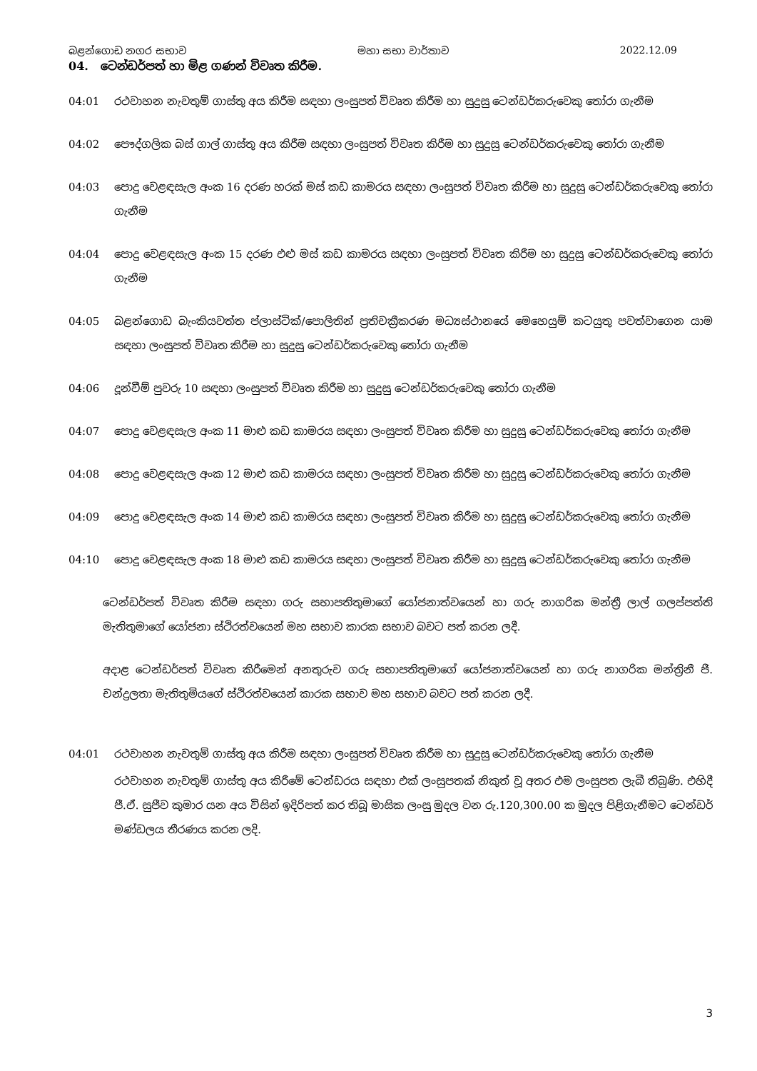බළන්ගොඩ නගර සභාව මහා සභා වාර්තාව 2022.12.09
04. ටෙන්ඩර්පත් හා මිළ ගණන් විවෘත කිරීම.
04:01 රථවාහන නැවතුම් ගාස්තු අය කිරීම සඳහා ලංසුපත් විවෘත කිරීම හා සුදුසු ටෙන්ඩර්කරුවෙකු තෝරා ගැනීම
04:02 පෞද්ගලික බස් ගාල් ගාස්තු අය කිරීම සඳහා ලංසුපත් විවෘත කිරීම හා සුදුසු ටෙන්ඩර්කරුවෙකු තෝරා ගැනීම
04:03 පොදු වෙළඳසැල අංක 16 දරණ හරක් මස් කඩ කාමරය සඳහා ලංසුපත් විවෘත කිරීම හා සුදුසු ටෙන්ඩර්කරුවෙකු තෝරා ගැනීම
04:04 පොදු වෙළඳසැල අංක 15 දරණ එළු මස් කඩ කාමරය සඳහා ලංසුපත් විවෘත කිරීම හා සුදුසු ටෙන්ඩර්කරුවෙකු තෝරා ගැනීම
04:05 බළන්ගොඩ බැංකියවත්ත ප්ලාස්ටික්/පොලිතින් ප්‍රතිචක්‍රීකරණ මධ්‍යස්ථානයේ මෙහෙයුම් කටයුතු පවත්වාගෙන යාම සඳහා ලංසුපත් විවෘත කිරීම හා සුදුසු ටෙන්ඩර්කරුවෙකු තෝරා ගැනීම
04:06 දූන්වීම් පුවරු 10 සඳහා ලංසුපත් විවෘත කිරීම හා සුදුසු ටෙන්ඩර්කරුවෙකු තෝරා ගැනීම
04:07 පොදු වෙළඳසැල අංක 11 මාළු කඩ කාමරය සඳහා ලංසුපත් විවෘත කිරීම හා සුදුසු ටෙන්ඩර්කරුවෙකු තෝරා ගැනීම
04:08 පොදු වෙළඳසැල අංක 12 මාළු කඩ කාමරය සඳහා ලංසුපත් විවෘත කිරීම හා සුදුසු ටෙන්ඩර්කරුවෙකු තෝරා ගැනීම
04:09 පොදු වෙළඳසැල අංක 14 මාළු කඩ කාමරය සඳහා ලංසුපත් විවෘත කිරීම හා සුදුසු ටෙන්ඩර්කරුවෙකු තෝරා ගැනීම
04:10 පොදු වෙළඳසැල අංක 18 මාළු කඩ කාමරය සඳහා ලංසුපත් විවෘත කිරීම හා සුදුසු ටෙන්ඩර්කරුවෙකු තෝරා ගැනීම
ටෙන්ඩර්පත් විවෘත කිරීම සඳහා ගරු සභාපතිතුමාගේ යෝජනාත්වයෙන් හා ගරු නාගරික මන්ත්‍රී ලාල් ගලප්පත්ති මැතිතුමාගේ යෝජනා ස්ථිරත්වයෙන් මහ සභාව කාරක සභාව බවට පත් කරන ලදී.
අදාළ ටෙන්ඩර්පත් විවෘත කිරීමෙන් අනතුරුව ගරු සභාපතිතුමාගේ යෝජනාත්වයෙන් හා ගරු නාගරික මන්ත්‍රිනී ජී. චන්ද්‍රලතා මැතිතුමියගේ ස්ථිරත්වයෙන් කාරක සභාව මහ සභාව බවට පත් කරන ලදී.
04:01 රථවාහන නැවතුම් ගාස්තු අය කිරීම සඳහා ලංසුපත් විවෘත කිරීම හා සුදුසු ටෙන්ඩර්කරුවෙකු තෝරා ගැනීම
රථවාහන නැවතුම් ගාස්තු අය කිරීමේ ටෙන්ඩරය සඳහා එක් ලංසුපතක් නිකුත් වූ අතර එම ලංසුපත ලැබී තිබුණි. එහිදී ජී.ඒ. සුජීව කුමාර යන අය විසින් ඉදිරිපත් කර තිබූ මාසික ලංසු මුදල වන රු.120,300.00 ක මුදල පිළිගැනීමට ටෙන්ඩර් මණ්ඩලය තීරණය කරන ලදි.
3